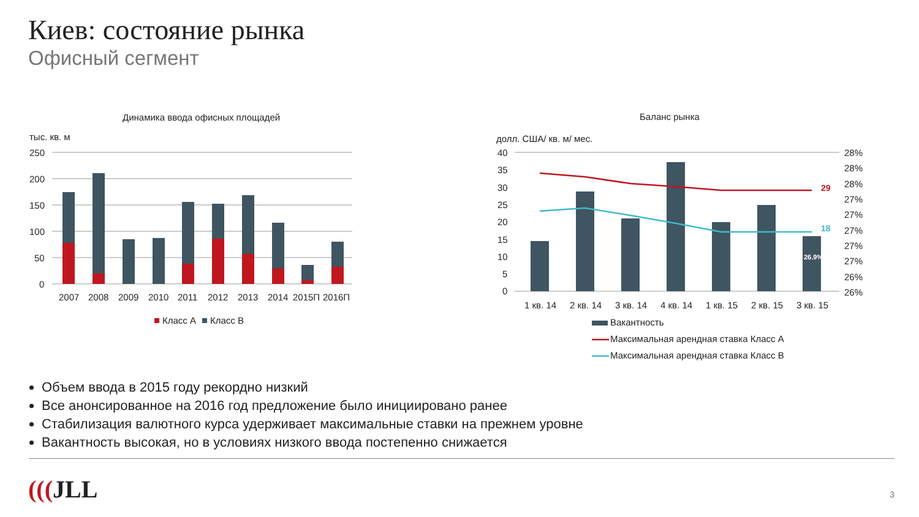Киев: состояние рынка
Офисный сегмент
Динамика ввода офисных площадей
тыс. кв. м
250
200
150
100
50
0
2007
2008
2009
2010
2011
2012
2013
2014
2015П
2016П
Класс А
Класс В
Баланс рынка
долл. США/ кв. м/ мес.
40
35
30
25
20
15
10
5
0
28%
28%
28%
27%
27%
27%
27%
27%
26%
26%
26.9%
29
18
1 кв. 14
2 кв. 14
3 кв. 14
4 кв. 14
1 кв. 15
2 кв. 15
3 кв. 15
Вакантность
Максимальная арендная ставка Класс А
Максимальная арендная ставка Класс В
Объем ввода в 2015 году рекордно низкий
Все анонсированное на 2016 год предложение было инициировано ранее
Стабилизация валютного курса удерживает максимальные ставки на прежнем уровне
Вакантность высокая, но в условиях низкого ввода постепенно снижается
(((JLL 3